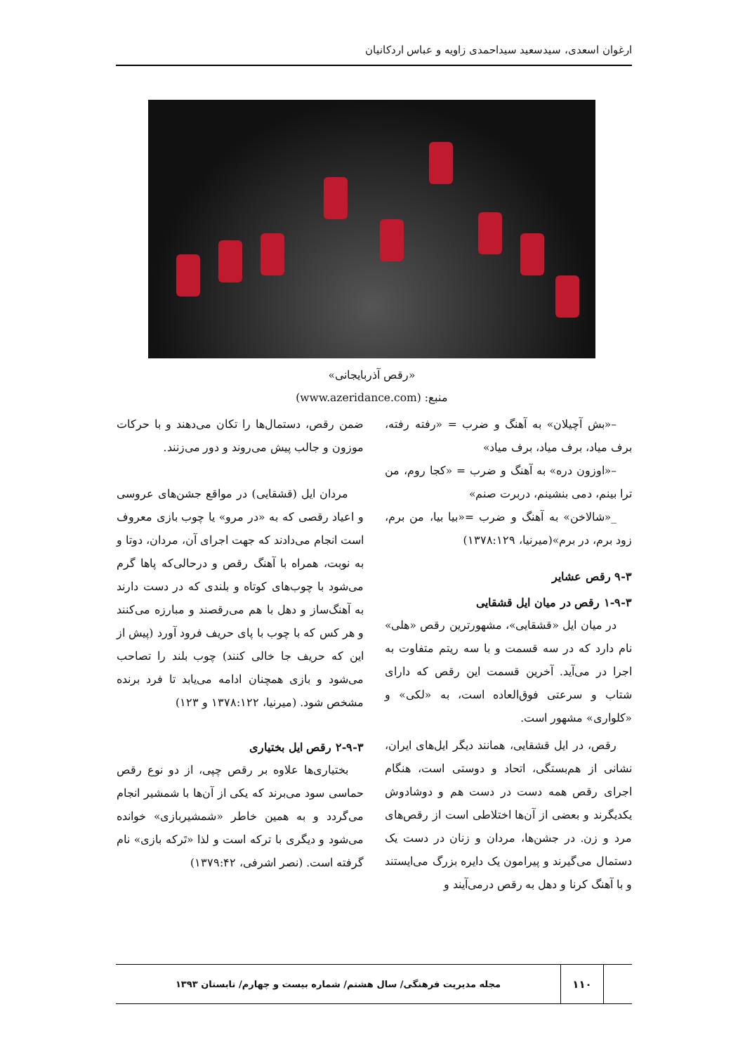ارغوان اسعدی، سیدسعید سیداحمدی زاویه و عباس اردکانیان
«رقص آذربایجانی»
منبع: (www.azeridance.com)
–«بش آچیلان» به آهنگ و ضرب = «رفته رفته، برف میاد، برف میاد، برف میاد»
–«اوزون دره» به آهنگ و ضرب = «کجا روم، من ترا بینم، دمی بنشینم، دربرت صنم»
_«شالاخن» به آهنگ و ضرب =«بیا بیا، من برم، زود برم، در برم»(میرنیا، ۱۳۷۸:۱۲۹)
۹-۳ رقص عشایر
۱-۹-۳ رقص در میان ایل قشقایی
در میان ایل «قشقایی»، مشهورترین رقص «هلی» نام دارد که در سه قسمت و با سه ریتم متفاوت به اجرا در می‌آید. آخرین قسمت این رقص که دارای شتاب و سرعتی فوق‌العاده است، به «لکی» و «کلواری» مشهور است.
رقص، در ایل قشقایی، همانند دیگر ایل‌های ایران، نشانی از هم‌بستگی، اتحاد و دوستی است، هنگام اجرای رقص همه دست در دست هم و دوشادوش یکدیگرند و بعضی از آن‌ها اختلاطی است از رقص‌های مرد و زن. در جشن‌ها، مردان و زنان در دست یک دستمال می‌گیرند و پیرامون یک دایره بزرگ می‌ایستند و با آهنگ کرنا و دهل به رقص درمی‌آیند و
ضمن رقص، دستمال‌ها را تکان می‌دهند و با حرکات موزون و جالب پیش می‌روند و دور می‌زنند.
مردان ایل (قشقایی) در مواقع جشن‌های عروسی و اعیاد رقصی که به «در مرو» یا چوب بازی معروف است انجام می‌دادند که جهت اجرای آن، مردان، دوتا و به نوبت، همراه با آهنگ رقص و درحالی‌که پاها گرم می‌شود با چوب‌های کوتاه و بلندی که در دست دارند به آهنگ‌ساز و دهل با هم می‌رقصند و مبارزه می‌کنند و هر کس که با چوب با پای حریف فرود آورد (پیش از این که حریف جا خالی کنند) چوب بلند را تصاحب می‌شود و بازی همچنان ادامه می‌یابد تا فرد برنده مشخص شود. (میرنیا، ۱۳۷۸:۱۲۲ و ۱۲۳)
۲-۹-۳ رقص ایل بختیاری
بختیاری‌ها علاوه بر رقص چپی، از دو نوع رقص حماسی سود می‌برند که یکی از آن‌ها با شمشیر انجام می‌گردد و به همین خاطر «شمشیربازی» خوانده می‌شود و دیگری با ترکه است و لذا «تَرکه بازی» نام گرفته است. (نصر اشرفی، ۱۳۷۹:۴۲)
۱۱۰
مجله مدیریت فرهنگی/ سال هشتم/ شماره بیست و چهارم/ تابستان ۱۳۹۳